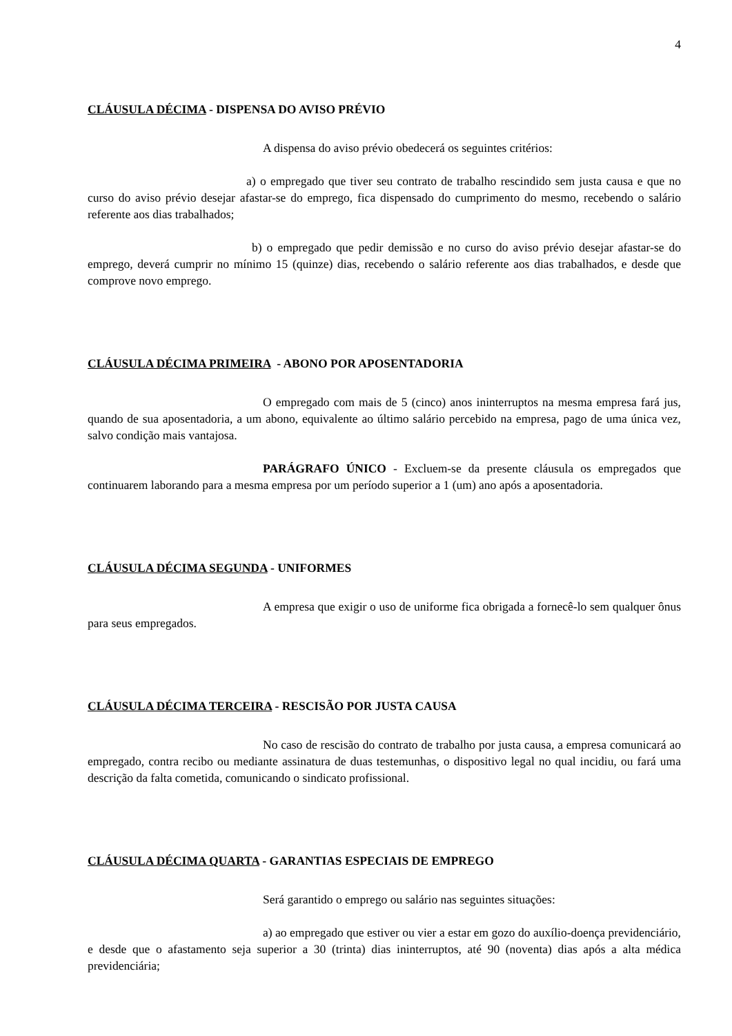4
CLÁUSULA DÉCIMA - DISPENSA DO AVISO PRÉVIO
A dispensa do aviso prévio obedecerá os seguintes critérios:
a) o empregado que tiver seu contrato de trabalho rescindido sem justa causa e que no curso do aviso prévio desejar afastar-se do emprego, fica dispensado do cumprimento do mesmo, recebendo o salário referente aos dias trabalhados;
b) o empregado que pedir demissão e no curso do aviso prévio desejar afastar-se do emprego, deverá cumprir no mínimo 15 (quinze) dias, recebendo o salário referente aos dias trabalhados, e desde que comprove novo emprego.
CLÁUSULA DÉCIMA PRIMEIRA - ABONO POR APOSENTADORIA
O empregado com mais de 5 (cinco) anos ininterruptos na mesma empresa fará jus, quando de sua aposentadoria, a um abono, equivalente ao último salário percebido na empresa, pago de uma única vez, salvo condição mais vantajosa.
PARÁGRAFO ÚNICO - Excluem-se da presente cláusula os empregados que continuarem laborando para a mesma empresa por um período superior a 1 (um) ano após a aposentadoria.
CLÁUSULA DÉCIMA SEGUNDA - UNIFORMES
A empresa que exigir o uso de uniforme fica obrigada a fornecê-lo sem qualquer ônus para seus empregados.
CLÁUSULA DÉCIMA TERCEIRA - RESCISÃO POR JUSTA CAUSA
No caso de rescisão do contrato de trabalho por justa causa, a empresa comunicará ao empregado, contra recibo ou mediante assinatura de duas testemunhas, o dispositivo legal no qual incidiu, ou fará uma descrição da falta cometida, comunicando o sindicato profissional.
CLÁUSULA DÉCIMA QUARTA - GARANTIAS ESPECIAIS DE EMPREGO
Será garantido o emprego ou salário nas seguintes situações:
a) ao empregado que estiver ou vier a estar em gozo do auxílio-doença previdenciário, e desde que o afastamento seja superior a 30 (trinta) dias ininterruptos, até 90 (noventa) dias após a alta médica previdenciária;